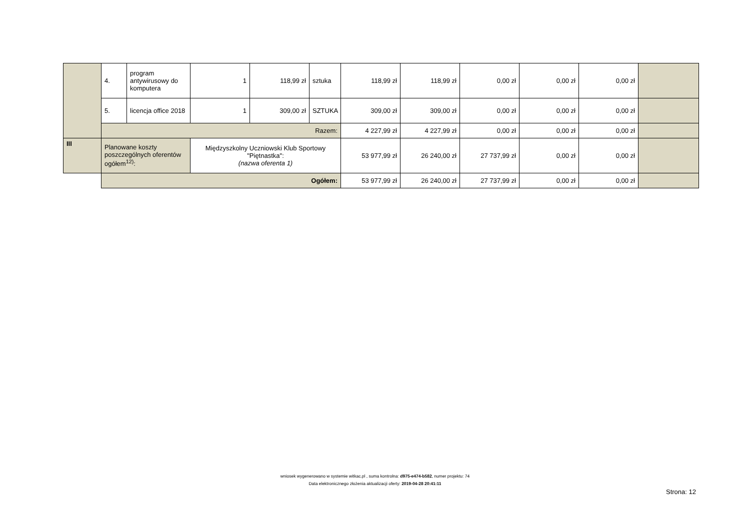| | 4. | program antywirusowy do komputera | 1 | 118,99 zł | sztuka | 118,99 zł | 118,99 zł | 0,00 zł | 0,00 zł | 0,00 zł | |
| | 5. | licencja office 2018 | 1 | 309,00 zł | SZTUKA | 309,00 zł | 309,00 zł | 0,00 zł | 0,00 zł | 0,00 zł | |
| | Razem: | | | | | 4 227,99 zł | 4 227,99 zł | 0,00 zł | 0,00 zł | 0,00 zł | |
| III | Planowane koszty poszczególnych oferentów ogółem<sup>12)</sup>: | | Międzyszkolny Uczniowski Klub Sportowy "Piętnastka": (nazwa oferenta 1) | | | 53 977,99 zł | 26 240,00 zł | 27 737,99 zł | 0,00 zł | 0,00 zł | |
| | Ogółem: | | | | | 53 977,99 zł | 26 240,00 zł | 27 737,99 zł | 0,00 zł | 0,00 zł | |
wniosek wygenerowano w systemie witkac.pl , suma kontrolna: d975-e474-b582, numer projektu: 74
Data elektronicznego złożenia aktualizacji oferty: 2019-04-28 20:41:11
Strona: 12